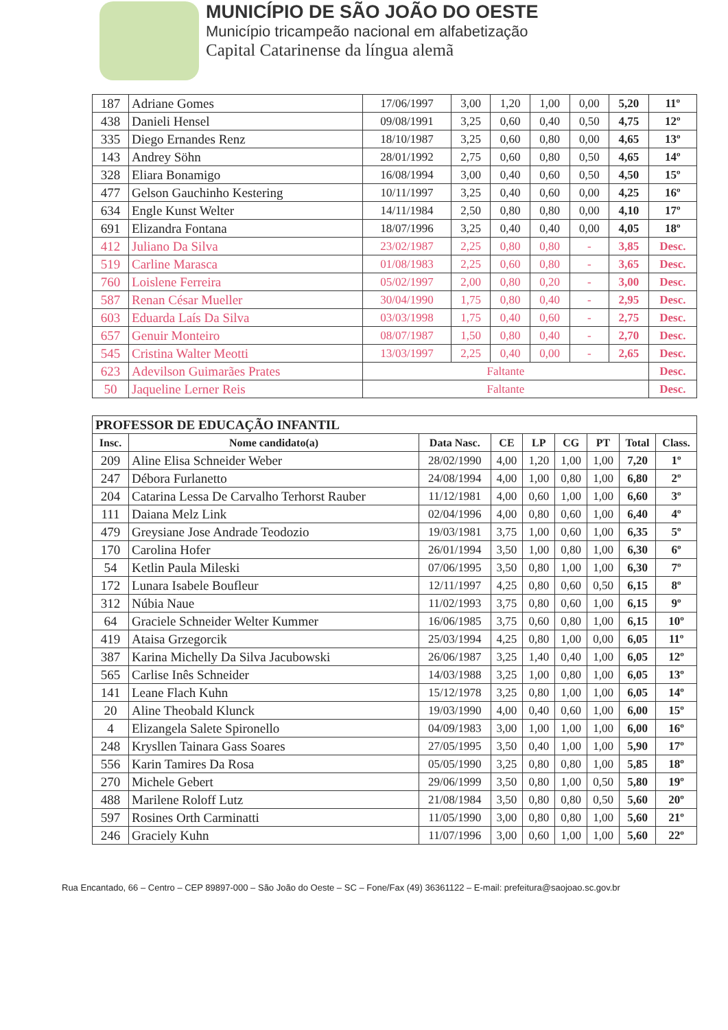MUNICÍPIO DE SÃO JOÃO DO OESTE
Município tricampeão nacional em alfabetização
Capital Catarinense da língua alemã
| 187 | Adriane Gomes | 17/06/1997 | 3,00 | 1,20 | 1,00 | 0,00 | 5,20 | 11º |
| 438 | Danieli Hensel | 09/08/1991 | 3,25 | 0,60 | 0,40 | 0,50 | 4,75 | 12º |
| 335 | Diego Ernandes Renz | 18/10/1987 | 3,25 | 0,60 | 0,80 | 0,00 | 4,65 | 13º |
| 143 | Andrey Söhn | 28/01/1992 | 2,75 | 0,60 | 0,80 | 0,50 | 4,65 | 14º |
| 328 | Eliara Bonamigo | 16/08/1994 | 3,00 | 0,40 | 0,60 | 0,50 | 4,50 | 15º |
| 477 | Gelson Gauchinho Kestering | 10/11/1997 | 3,25 | 0,40 | 0,60 | 0,00 | 4,25 | 16º |
| 634 | Engle Kunst Welter | 14/11/1984 | 2,50 | 0,80 | 0,80 | 0,00 | 4,10 | 17º |
| 691 | Elizandra Fontana | 18/07/1996 | 3,25 | 0,40 | 0,40 | 0,00 | 4,05 | 18º |
| 412 | Juliano Da Silva | 23/02/1987 | 2,25 | 0,80 | 0,80 | - | 3,85 | Desc. |
| 519 | Carline Marasca | 01/08/1983 | 2,25 | 0,60 | 0,80 | - | 3,65 | Desc. |
| 760 | Loislene Ferreira | 05/02/1997 | 2,00 | 0,80 | 0,20 | - | 3,00 | Desc. |
| 587 | Renan César Mueller | 30/04/1990 | 1,75 | 0,80 | 0,40 | - | 2,95 | Desc. |
| 603 | Eduarda Laís Da Silva | 03/03/1998 | 1,75 | 0,40 | 0,60 | - | 2,75 | Desc. |
| 657 | Genuir Monteiro | 08/07/1987 | 1,50 | 0,80 | 0,40 | - | 2,70 | Desc. |
| 545 | Cristina Walter Meotti | 13/03/1997 | 2,25 | 0,40 | 0,00 | - | 2,65 | Desc. |
| 623 | Adevilson Guimarães Prates | Faltante | | | | | | Desc. |
| 50 | Jaqueline Lerner Reis | Faltante | | | | | | Desc. |
| PROFESSOR DE EDUCAÇÃO INFANTIL | | | | | | | | |
| --- | --- | --- | --- | --- | --- | --- | --- | --- |
| Insc. | Nome candidato(a) | Data Nasc. | CE | LP | CG | PT | Total | Class. |
| 209 | Aline Elisa Schneider Weber | 28/02/1990 | 4,00 | 1,20 | 1,00 | 1,00 | 7,20 | 1º |
| 247 | Débora Furlanetto | 24/08/1994 | 4,00 | 1,00 | 0,80 | 1,00 | 6,80 | 2º |
| 204 | Catarina Lessa De Carvalho Terhorst Rauber | 11/12/1981 | 4,00 | 0,60 | 1,00 | 1,00 | 6,60 | 3º |
| 111 | Daiana Melz Link | 02/04/1996 | 4,00 | 0,80 | 0,60 | 1,00 | 6,40 | 4º |
| 479 | Greysiane Jose Andrade Teodozio | 19/03/1981 | 3,75 | 1,00 | 0,60 | 1,00 | 6,35 | 5º |
| 170 | Carolina Hofer | 26/01/1994 | 3,50 | 1,00 | 0,80 | 1,00 | 6,30 | 6º |
| 54 | Ketlin Paula Mileski | 07/06/1995 | 3,50 | 0,80 | 1,00 | 1,00 | 6,30 | 7º |
| 172 | Lunara Isabele Boufleur | 12/11/1997 | 4,25 | 0,80 | 0,60 | 0,50 | 6,15 | 8º |
| 312 | Núbia Naue | 11/02/1993 | 3,75 | 0,80 | 0,60 | 1,00 | 6,15 | 9º |
| 64 | Graciele Schneider Welter Kummer | 16/06/1985 | 3,75 | 0,60 | 0,80 | 1,00 | 6,15 | 10º |
| 419 | Ataisa Grzegorcik | 25/03/1994 | 4,25 | 0,80 | 1,00 | 0,00 | 6,05 | 11º |
| 387 | Karina Michelly Da Silva Jacubowski | 26/06/1987 | 3,25 | 1,40 | 0,40 | 1,00 | 6,05 | 12º |
| 565 | Carlise Inês Schneider | 14/03/1988 | 3,25 | 1,00 | 0,80 | 1,00 | 6,05 | 13º |
| 141 | Leane Flach Kuhn | 15/12/1978 | 3,25 | 0,80 | 1,00 | 1,00 | 6,05 | 14º |
| 20 | Aline Theobald Klunck | 19/03/1990 | 4,00 | 0,40 | 0,60 | 1,00 | 6,00 | 15º |
| 4 | Elizangela Salete Spironello | 04/09/1983 | 3,00 | 1,00 | 1,00 | 1,00 | 6,00 | 16º |
| 248 | Krysllen Tainara Gass Soares | 27/05/1995 | 3,50 | 0,40 | 1,00 | 1,00 | 5,90 | 17º |
| 556 | Karin Tamires Da Rosa | 05/05/1990 | 3,25 | 0,80 | 0,80 | 1,00 | 5,85 | 18º |
| 270 | Michele Gebert | 29/06/1999 | 3,50 | 0,80 | 1,00 | 0,50 | 5,80 | 19º |
| 488 | Marilene Roloff Lutz | 21/08/1984 | 3,50 | 0,80 | 0,80 | 0,50 | 5,60 | 20º |
| 597 | Rosines Orth Carminatti | 11/05/1990 | 3,00 | 0,80 | 0,80 | 1,00 | 5,60 | 21º |
| 246 | Graciely Kuhn | 11/07/1996 | 3,00 | 0,60 | 1,00 | 1,00 | 5,60 | 22º |
Rua Encantado, 66 – Centro – CEP 89897-000 – São João do Oeste – SC – Fone/Fax (49) 36361122 – E-mail: prefeitura@saojoao.sc.gov.br